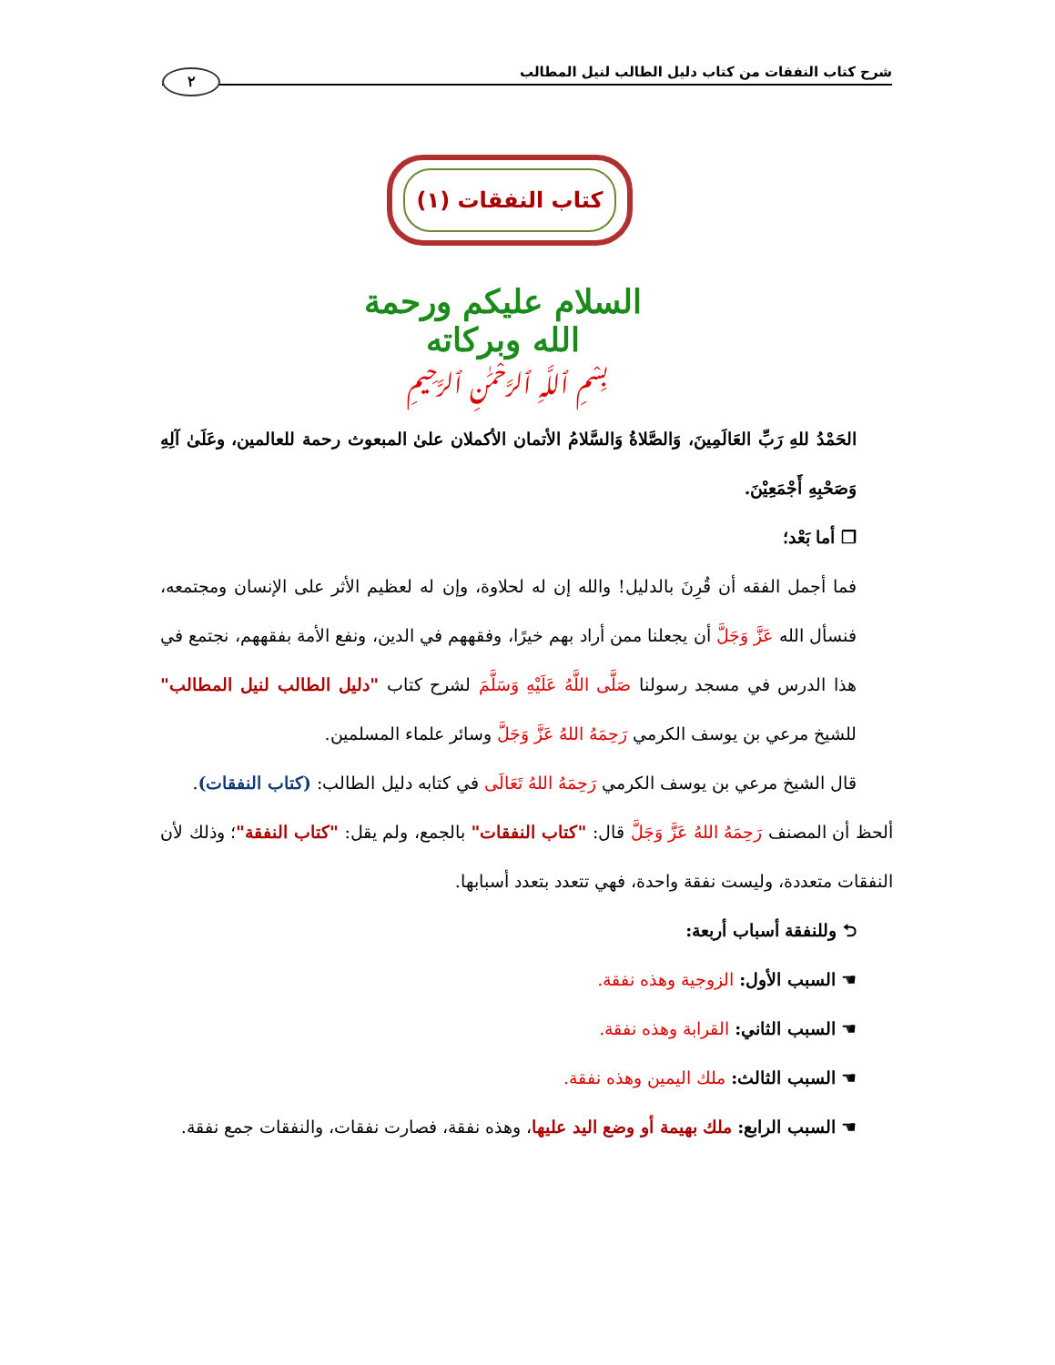شرح كتاب النفقات من كتاب دليل الطالب لنيل المطالب ٢
كتاب النفقات (١)
السلام عليكم ورحمة الله وبركاته
بِسْمِ ٱللَّهِ ٱلرَّحْمَٰنِ ٱلرَّحِيمِ
الحَمْدُ للهِ رَبِّ العَالَمِينَ، وَالصَّلاةُ وَالسَّلامُ الأتمان الأكملان علىٰ المبعوث رحمة للعالمين، وعَلَىٰ آلِهِ وَصَحْبِهِ أَجْمَعِيْنَ.
❐ أما بَعْد؛
فما أجمل الفقه أن قُرِنَ بالدليل! والله إن له لحلاوة، وإن له لعظيم الأثر على الإنسان ومجتمعه، فنسأل الله عَزَّ وَجَلَّ أن يجعلنا ممن أراد بهم خيرًا، وفقههم في الدين، ونفع الأمة بفقههم، نجتمع في هذا الدرس في مسجد رسولنا صَلَّى اللَّهُ عَلَيْهِ وَسَلَّمَ لشرح كتاب "دليل الطالب لنيل المطالب" للشيخ مرعي بن يوسف الكرمي رَحِمَهُ اللهُ عَزَّ وَجَلَّ وسائر علماء المسلمين.
قال الشيخ مرعي بن يوسف الكرمي رَحِمَهُ اللهُ تَعَالَى في كتابه دليل الطالب: (كتاب النفقات).
ألحظ أن المصنف رَحِمَهُ اللهُ عَزَّ وَجَلَّ قال: "كتاب النفقات" بالجمع، ولم يقل: "كتاب النفقة"؛ وذلك لأن النفقات متعددة، وليست نفقة واحدة، فهي تتعدد بتعدد أسبابها.
⮌ وللنفقة أسباب أربعة:
☚ السبب الأول: الزوجية وهذه نفقة.
☚ السبب الثاني: القرابة وهذه نفقة.
☚ السبب الثالث: ملك اليمين وهذه نفقة.
☚ السبب الرابع: ملك بهيمة أو وضع اليد عليها، وهذه نفقة، فصارت نفقات، والنفقات جمع نفقة.